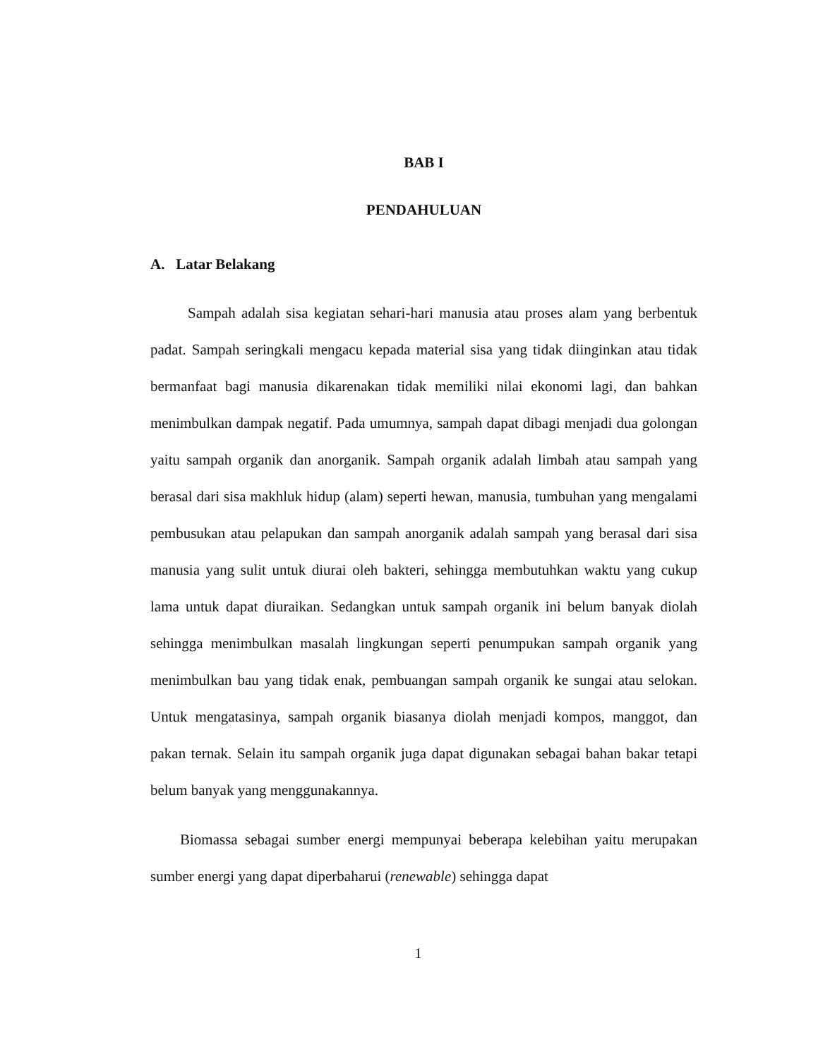BAB I
PENDAHULUAN
A. Latar Belakang
Sampah adalah sisa kegiatan sehari-hari manusia atau proses alam yang berbentuk padat. Sampah seringkali mengacu kepada material sisa yang tidak diinginkan atau tidak bermanfaat bagi manusia dikarenakan tidak memiliki nilai ekonomi lagi, dan bahkan menimbulkan dampak negatif. Pada umumnya, sampah dapat dibagi menjadi dua golongan yaitu sampah organik dan anorganik. Sampah organik adalah limbah atau sampah yang berasal dari sisa makhluk hidup (alam) seperti hewan, manusia, tumbuhan yang mengalami pembusukan atau pelapukan dan sampah anorganik adalah sampah yang berasal dari sisa manusia yang sulit untuk diurai oleh bakteri, sehingga membutuhkan waktu yang cukup lama untuk dapat diuraikan. Sedangkan untuk sampah organik ini belum banyak diolah sehingga menimbulkan masalah lingkungan seperti penumpukan sampah organik yang menimbulkan bau yang tidak enak, pembuangan sampah organik ke sungai atau selokan. Untuk mengatasinya, sampah organik biasanya diolah menjadi kompos, manggot, dan pakan ternak. Selain itu sampah organik juga dapat digunakan sebagai bahan bakar tetapi belum banyak yang menggunakannya.
Biomassa sebagai sumber energi mempunyai beberapa kelebihan yaitu merupakan sumber energi yang dapat diperbaharui (renewable) sehingga dapat
1